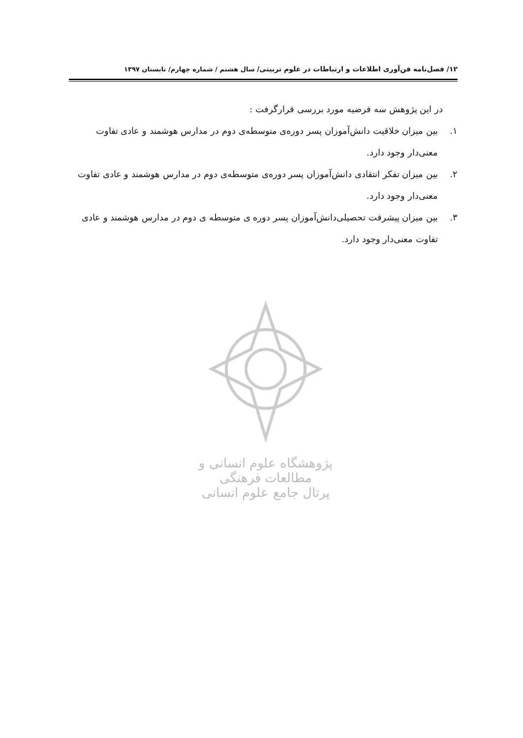۱۲/ فصل‌نامه فن‌آوری اطلاعات و ارتباطات در علوم تربیتی/ سال هشتم / شماره چهارم/ تابستان ۱۳۹۷
در این پژوهش سه فرضیه مورد بررسی قرارگرفت :
۱. بین میزان خلاقیت دانش‌آموزان پسر دوره‌ی متوسطه‌ی دوم در مدارس هوشمند و عادی تفاوت معنی‌دار وجود دارد.
۲. بین میزان تفکر انتقادی دانش‌آموزان پسر دوره‌ی متوسطه‌ی دوم در مدارس هوشمند و عادی تفاوت معنی‌دار وجود دارد.
۳. بین میزان پیشرفت تحصیلی‌دانش‌آموزان پسر دوره ی متوسطه ی دوم در مدارس هوشمند و عادی تفاوت معنی‌دار وجود دارد.
پژوهشگاه علوم انسانی و مطالعات فرهنگی
پرتال جامع علوم انسانی